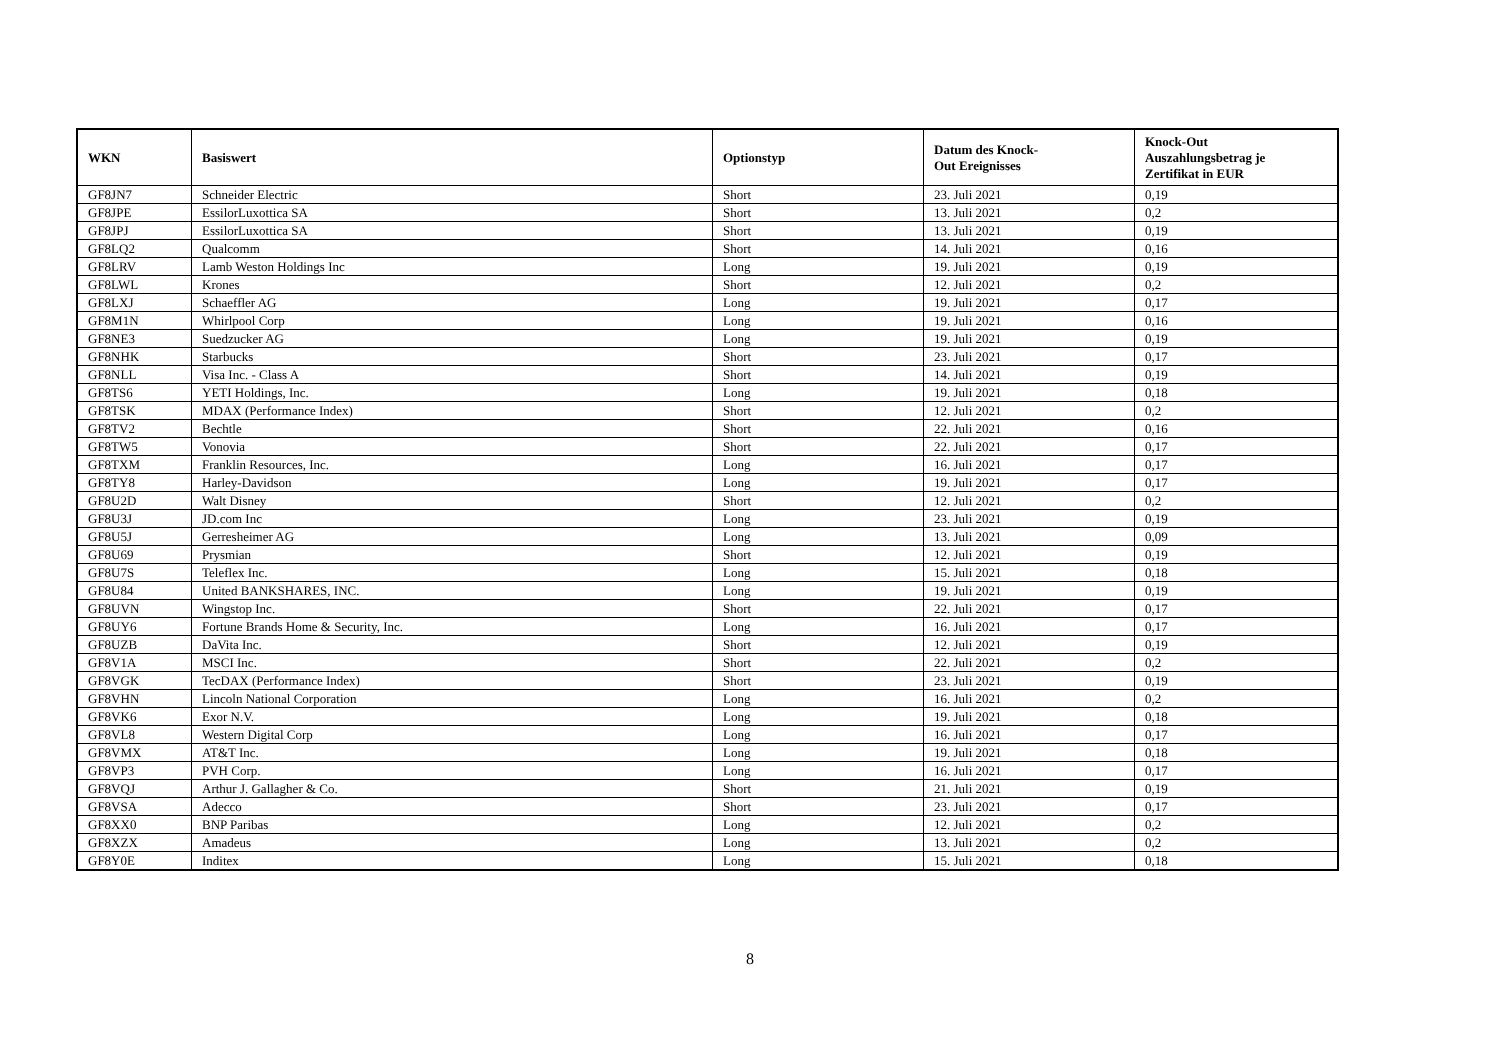| WKN | Basiswert | Optionstyp | Datum des Knock- Out Ereignisses | Knock-Out Auszahlungsbetrag je Zertifikat in EUR |
| --- | --- | --- | --- | --- |
| GF8JN7 | Schneider Electric | Short | 23. Juli 2021 | 0,19 |
| GF8JPE | EssilorLuxottica SA | Short | 13. Juli 2021 | 0,2 |
| GF8JPJ | EssilorLuxottica SA | Short | 13. Juli 2021 | 0,19 |
| GF8LQ2 | Qualcomm | Short | 14. Juli 2021 | 0,16 |
| GF8LRV | Lamb Weston Holdings Inc | Long | 19. Juli 2021 | 0,19 |
| GF8LWL | Krones | Short | 12. Juli 2021 | 0,2 |
| GF8LXJ | Schaeffler AG | Long | 19. Juli 2021 | 0,17 |
| GF8M1N | Whirlpool Corp | Long | 19. Juli 2021 | 0,16 |
| GF8NE3 | Suedzucker AG | Long | 19. Juli 2021 | 0,19 |
| GF8NHK | Starbucks | Short | 23. Juli 2021 | 0,17 |
| GF8NLL | Visa Inc. - Class A | Short | 14. Juli 2021 | 0,19 |
| GF8TS6 | YETI Holdings, Inc. | Long | 19. Juli 2021 | 0,18 |
| GF8TSK | MDAX (Performance Index) | Short | 12. Juli 2021 | 0,2 |
| GF8TV2 | Bechtle | Short | 22. Juli 2021 | 0,16 |
| GF8TW5 | Vonovia | Short | 22. Juli 2021 | 0,17 |
| GF8TXM | Franklin Resources, Inc. | Long | 16. Juli 2021 | 0,17 |
| GF8TY8 | Harley-Davidson | Long | 19. Juli 2021 | 0,17 |
| GF8U2D | Walt Disney | Short | 12. Juli 2021 | 0,2 |
| GF8U3J | JD.com Inc | Long | 23. Juli 2021 | 0,19 |
| GF8U5J | Gerresheimer AG | Long | 13. Juli 2021 | 0,09 |
| GF8U69 | Prysmian | Short | 12. Juli 2021 | 0,19 |
| GF8U7S | Teleflex Inc. | Long | 15. Juli 2021 | 0,18 |
| GF8U84 | United BANKSHARES, INC. | Long | 19. Juli 2021 | 0,19 |
| GF8UVN | Wingstop Inc. | Short | 22. Juli 2021 | 0,17 |
| GF8UY6 | Fortune Brands Home & Security, Inc. | Long | 16. Juli 2021 | 0,17 |
| GF8UZB | DaVita Inc. | Short | 12. Juli 2021 | 0,19 |
| GF8V1A | MSCI Inc. | Short | 22. Juli 2021 | 0,2 |
| GF8VGK | TecDAX (Performance Index) | Short | 23. Juli 2021 | 0,19 |
| GF8VHN | Lincoln National Corporation | Long | 16. Juli 2021 | 0,2 |
| GF8VK6 | Exor N.V. | Long | 19. Juli 2021 | 0,18 |
| GF8VL8 | Western Digital Corp | Long | 16. Juli 2021 | 0,17 |
| GF8VMX | AT&T Inc. | Long | 19. Juli 2021 | 0,18 |
| GF8VP3 | PVH Corp. | Long | 16. Juli 2021 | 0,17 |
| GF8VQJ | Arthur J. Gallagher & Co. | Short | 21. Juli 2021 | 0,19 |
| GF8VSA | Adecco | Short | 23. Juli 2021 | 0,17 |
| GF8XX0 | BNP Paribas | Long | 12. Juli 2021 | 0,2 |
| GF8XZX | Amadeus | Long | 13. Juli 2021 | 0,2 |
| GF8Y0E | Inditex | Long | 15. Juli 2021 | 0,18 |
8